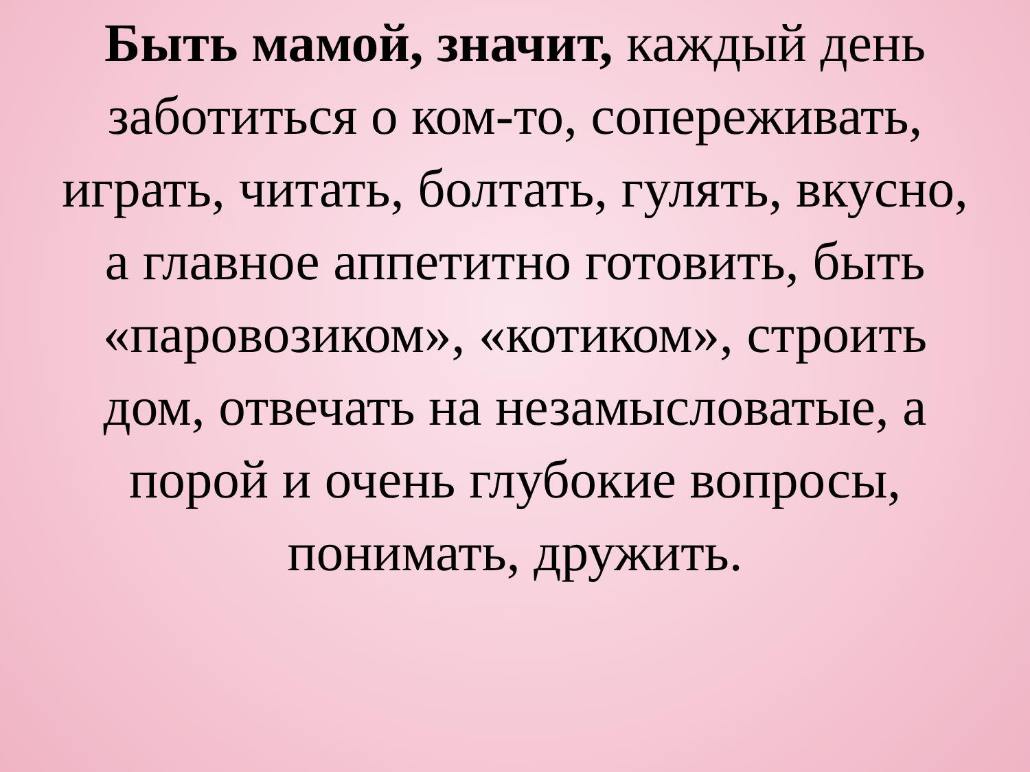Быть мамой, значит, каждый день заботиться о ком-то, сопереживать, играть, читать, болтать, гулять, вкусно, а главное аппетитно готовить, быть «паровозиком», «котиком», строить дом, отвечать на незамысловатые, а порой и очень глубокие вопросы, понимать, дружить.